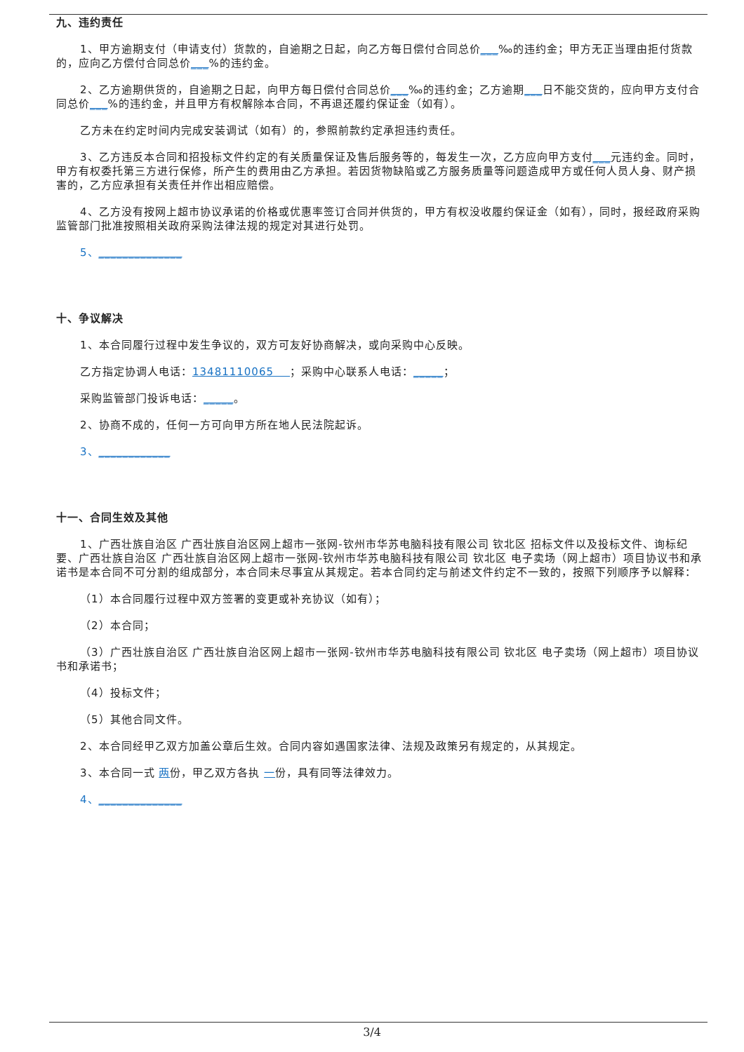九、违约责任
1、甲方逾期支付（申请支付）货款的，自逾期之日起，向乙方每日偿付合同总价___‰的违约金；甲方无正当理由拒付货款的，应向乙方偿付合同总价___%的违约金。
2、乙方逾期供货的，自逾期之日起，向甲方每日偿付合同总价___‰的违约金；乙方逾期___日不能交货的，应向甲方支付合同总价___%的违约金，并且甲方有权解除本合同，不再退还履约保证金（如有）。
乙方未在约定时间内完成安装调试（如有）的，参照前款约定承担违约责任。
3、乙方违反本合同和招投标文件约定的有关质量保证及售后服务等的，每发生一次，乙方应向甲方支付___元违约金。同时，甲方有权委托第三方进行保修，所产生的费用由乙方承担。若因货物缺陷或乙方服务质量等问题造成甲方或任何人员人身、财产损害的，乙方应承担有关责任并作出相应赔偿。
4、乙方没有按网上超市协议承诺的价格或优惠率签订合同并供货的，甲方有权没收履约保证金（如有），同时，报经政府采购监管部门批准按照相关政府采购法律法规的规定对其进行处罚。
5、______________
十、争议解决
1、本合同履行过程中发生争议的，双方可友好协商解决，或向采购中心反映。
乙方指定协调人电话：13481110065 ；采购中心联系人电话：_____；
采购监管部门投诉电话：_____。
2、协商不成的，任何一方可向甲方所在地人民法院起诉。
3、____________
十一、合同生效及其他
1、广西壮族自治区 广西壮族自治区网上超市一张网-钦州市华苏电脑科技有限公司 钦北区 招标文件以及投标文件、询标纪要、广西壮族自治区 广西壮族自治区网上超市一张网-钦州市华苏电脑科技有限公司 钦北区 电子卖场（网上超市）项目协议书和承诺书是本合同不可分割的组成部分，本合同未尽事宜从其规定。若本合同约定与前述文件约定不一致的，按照下列顺序予以解释：
（1）本合同履行过程中双方签署的变更或补充协议（如有）；
（2）本合同；
（3）广西壮族自治区 广西壮族自治区网上超市一张网-钦州市华苏电脑科技有限公司 钦北区 电子卖场（网上超市）项目协议书和承诺书；
（4）投标文件；
（5）其他合同文件。
2、本合同经甲乙双方加盖公章后生效。合同内容如遇国家法律、法规及政策另有规定的，从其规定。
3、本合同一式 两份，甲乙双方各执 一份，具有同等法律效力。
4、______________
3/4